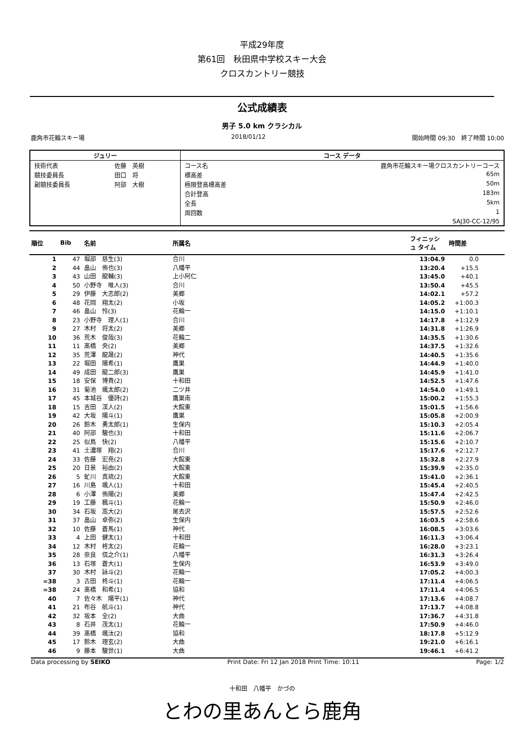平成29年度
第61回　秋田県中学校スキー大会
クロスカントリー競技
公式成績表
男子 5.0 km クラシカル
鹿角市花輪スキー場 2018/01/12 開始時間 09:30　終了時間 10:00
| ジュリー | | コース データ | |
| --- | --- | --- | --- |
| 技術代表 | 佐藤 英樹 | コース名 | 鹿角市花輪スキー場クロスカントリーコース |
| 競技委員長 | 田口 将 | 標高差 | 65m |
| 副競技委員長 | 阿部 大樹 | 極限登高標高差 | 50m |
| | | 合計登高 | 183m |
| | | 全長 | 5km |
| | | 周回数 | 1 |
| | | | SAJ30-CC-12/95 |
| 順位 | Bib | 名前 | 所属名 | フィニッシュ タイム | 時間差 | |
| --- | --- | --- | --- | --- | --- | --- |
| 1 | 47 | 堀部 慈生(3) | 合川 | 13:04.9 | 0.0 | |
| 2 | 44 | 畠山 侑也(3) | 八幡平 | 13:20.4 | +15.5 | |
| 3 | 43 | 山田 龍輔(3) | 上小阿仁 | 13:45.0 | +40.1 | |
| 4 | 50 | 小野寺 唯人(3) | 合川 | 13:50.4 | +45.5 | |
| 5 | 29 | 伊藤 大志郎(2) | 美郷 | 14:02.1 | +57.2 | |
| 6 | 48 | 花岡 翔太(2) | 小坂 | 14:05.2 | +1:00.3 | |
| 7 | 46 | 畠山 怜(3) | 花輪一 | 14:15.0 | +1:10.1 | |
| 8 | 23 | 小野寺 理人(1) | 合川 | 14:17.8 | +1:12.9 | |
| 9 | 27 | 木村 将太(2) | 美郷 | 14:31.8 | +1:26.9 | |
| 10 | 36 | 荒木 俊哉(3) | 花輪二 | 14:35.5 | +1:30.6 | |
| 11 | 11 | 髙橋 央(2) | 美郷 | 14:37.5 | +1:32.6 | |
| 12 | 35 | 荒澤 龍晟(2) | 神代 | 14:40.5 | +1:35.6 | |
| 13 | 22 | 堀田 陽希(1) | 鷹巣 | 14:44.9 | +1:40.0 | |
| 14 | 49 | 成田 龍二郎(3) | 鷹巣 | 14:45.9 | +1:41.0 | |
| 15 | 18 | 安保 博貴(2) | 十和田 | 14:52.5 | +1:47.6 | |
| 16 | 31 | 菊池 颯太郎(2) | 二ツ井 | 14:54.0 | +1:49.1 | |
| 17 | 45 | 本城谷 優詩(2) | 鷹巣南 | 15:00.2 | +1:55.3 | |
| 18 | 15 | 吉田 渓人(2) | 大館東 | 15:01.5 | +1:56.6 | |
| 19 | 42 | 大坂 陽斗(1) | 鷹巣 | 15:05.8 | +2:00.9 | |
| 20 | 26 | 鈴木 勇太郎(1) | 生保内 | 15:10.3 | +2:05.4 | |
| 21 | 40 | 阿部 駿也(3) | 十和田 | 15:11.6 | +2:06.7 | |
| 22 | 25 | 似鳥 快(2) | 八幡平 | 15:15.6 | +2:10.7 | |
| 23 | 41 | 土濃塚 翔(2) | 合川 | 15:17.6 | +2:12.7 | |
| 24 | 33 | 佐藤 宏亮(2) | 大館東 | 15:32.8 | +2:27.9 | |
| 25 | 20 | 日景 裕由(2) | 大館東 | 15:39.9 | +2:35.0 | |
| 26 | 5 | 虻川 真琉(2) | 大館東 | 15:41.0 | +2:36.1 | |
| 27 | 16 | 川島 颯人(1) | 十和田 | 15:45.4 | +2:40.5 | |
| 28 | 6 | 小澤 侑陽(2) | 美郷 | 15:47.4 | +2:42.5 | |
| 29 | 19 | 工藤 楓斗(1) | 花輪一 | 15:50.9 | +2:46.0 | |
| 30 | 34 | 石坂 嵩大(2) | 尾去沢 | 15:57.5 | +2:52.6 | |
| 31 | 37 | 畠山 卓弥(2) | 生保内 | 16:03.5 | +2:58.6 | |
| 32 | 10 | 佐藤 蒼馬(1) | 神代 | 16:08.5 | +3:03.6 | |
| 33 | 4 | 上田 健太(1) | 十和田 | 16:11.3 | +3:06.4 | |
| 34 | 12 | 木村 柊太(2) | 花輪一 | 16:28.0 | +3:23.1 | |
| 35 | 28 | 奈良 信之介(1) | 八幡平 | 16:31.3 | +3:26.4 | |
| 36 | 13 | 石塚 蒼大(1) | 生保内 | 16:53.9 | +3:49.0 | |
| 37 | 30 | 木村 詠斗(2) | 花輪一 | 17:05.2 | +4:00.3 | |
| =38 | 3 | 古田 柊斗(1) | 花輪一 | 17:11.4 | +4:06.5 | |
| =38 | 24 | 髙橋 和希(1) | 協和 | 17:11.4 | +4:06.5 | |
| 40 | 7 | 佐々木 陽平(1) | 神代 | 17:13.6 | +4:08.7 | |
| 41 | 21 | 布谷 航斗(1) | 神代 | 17:13.7 | +4:08.8 | |
| 42 | 32 | 坂本 全(2) | 大曲 | 17:36.7 | +4:31.8 | |
| 43 | 8 | 石井 茂太(1) | 花輪一 | 17:50.9 | +4:46.0 | |
| 44 | 39 | 髙橋 颯汰(2) | 協和 | 18:17.8 | +5:12.9 | |
| 45 | 17 | 鈴木 理玄(2) | 大曲 | 19:21.0 | +6:16.1 | |
| 46 | 9 | 藤本 駿世(1) | 大曲 | 19:46.1 | +6:41.2 | |
Data processing by SEIKO Print Date: Fri 12 Jan 2018 Print Time: 10:11 Page: 1/2
十和田　八幡平　かづの
とわの里あんとら鹿角